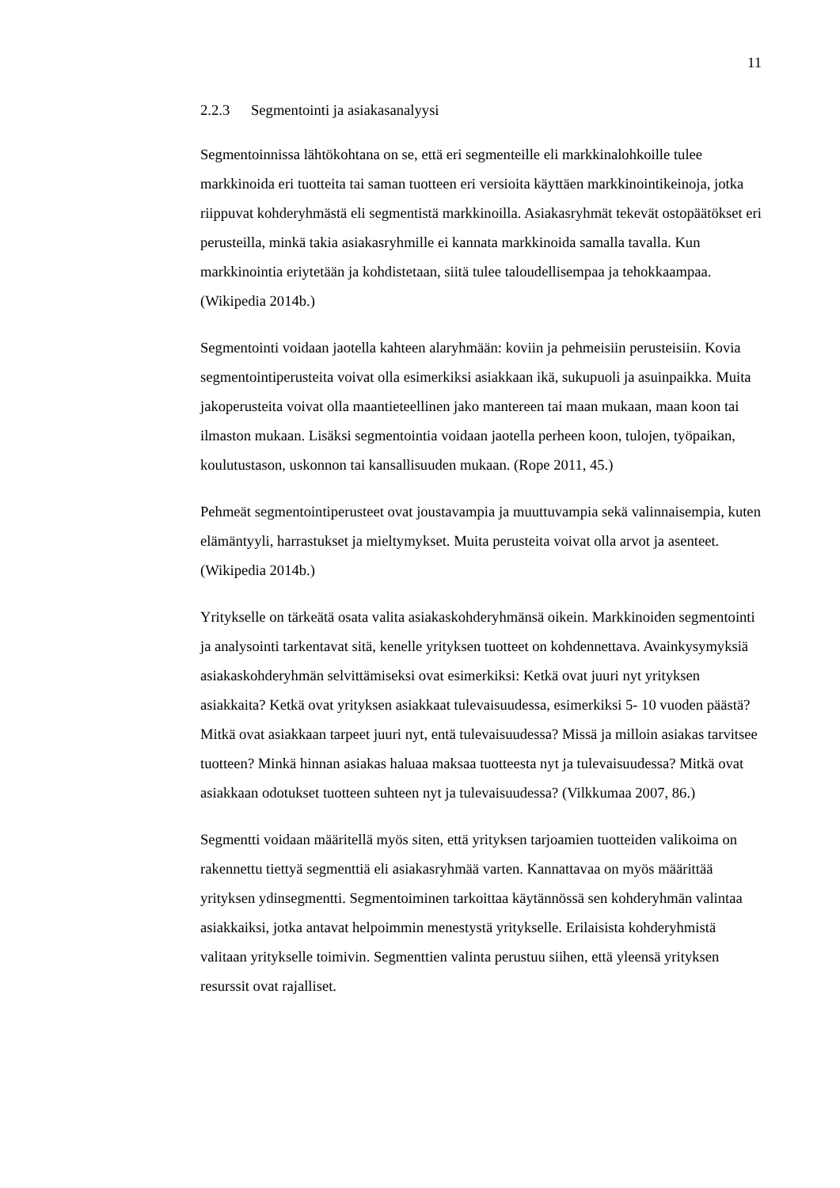11
2.2.3 Segmentointi ja asiakasanalyysi
Segmentoinnissa lähtökohtana on se, että eri segmenteille eli markkinalohkoille tulee markkinoida eri tuotteita tai saman tuotteen eri versioita käyttäen markkinointikeinoja, jotka riippuvat kohderyhmästä eli segmentistä markkinoilla. Asiakasryhmät tekevät ostopäätökset eri perusteilla, minkä takia asiakasryhmille ei kannata markkinoida samalla tavalla. Kun markkinointia eriytetään ja kohdistetaan, siitä tulee taloudellisempaa ja tehokkaampaa. (Wikipedia 2014b.)
Segmentointi voidaan jaotella kahteen alaryhmään: koviin ja pehmeisiin perusteisiin. Kovia segmentointiperusteita voivat olla esimerkiksi asiakkaan ikä, sukupuoli ja asuinpaikka. Muita jakoperusteita voivat olla maantieteellinen jako mantereen tai maan mukaan, maan koon tai ilmaston mukaan. Lisäksi segmentointia voidaan jaotella perheen koon, tulojen, työpaikan, koulutustason, uskonnon tai kansallisuuden mukaan. (Rope 2011, 45.)
Pehmeät segmentointiperusteet ovat joustavampia ja muuttuvampia sekä valinnaisempia, kuten elämäntyyli, harrastukset ja mieltymykset. Muita perusteita voivat olla arvot ja asenteet. (Wikipedia 2014b.)
Yritykselle on tärkeätä osata valita asiakaskohderyhmänsä oikein. Markkinoiden segmentointi ja analysointi tarkentavat sitä, kenelle yrityksen tuotteet on kohdennettava. Avainkysymyksiä asiakaskohderyhmän selvittämiseksi ovat esimerkiksi: Ketkä ovat juuri nyt yrityksen asiakkaita? Ketkä ovat yrityksen asiakkaat tulevaisuudessa, esimerkiksi 5- 10 vuoden päästä? Mitkä ovat asiakkaan tarpeet juuri nyt, entä tulevaisuudessa? Missä ja milloin asiakas tarvitsee tuotteen? Minkä hinnan asiakas haluaa maksaa tuotteesta nyt ja tulevaisuudessa? Mitkä ovat asiakkaan odotukset tuotteen suhteen nyt ja tulevaisuudessa? (Vilkkumaa 2007, 86.)
Segmentti voidaan määritellä myös siten, että yrityksen tarjoamien tuotteiden valikoima on rakennettu tiettyä segmenttiä eli asiakasryhmää varten. Kannattavaa on myös määrittää yrityksen ydinsegmentti. Segmentoiminen tarkoittaa käytännössä sen kohderyhmän valintaa asiakkaiksi, jotka antavat helpoimmin menestystä yritykselle. Erilaisista kohderyhmistä valitaan yritykselle toimivin. Segmenttien valinta perustuu siihen, että yleensä yrityksen resurssit ovat rajalliset.